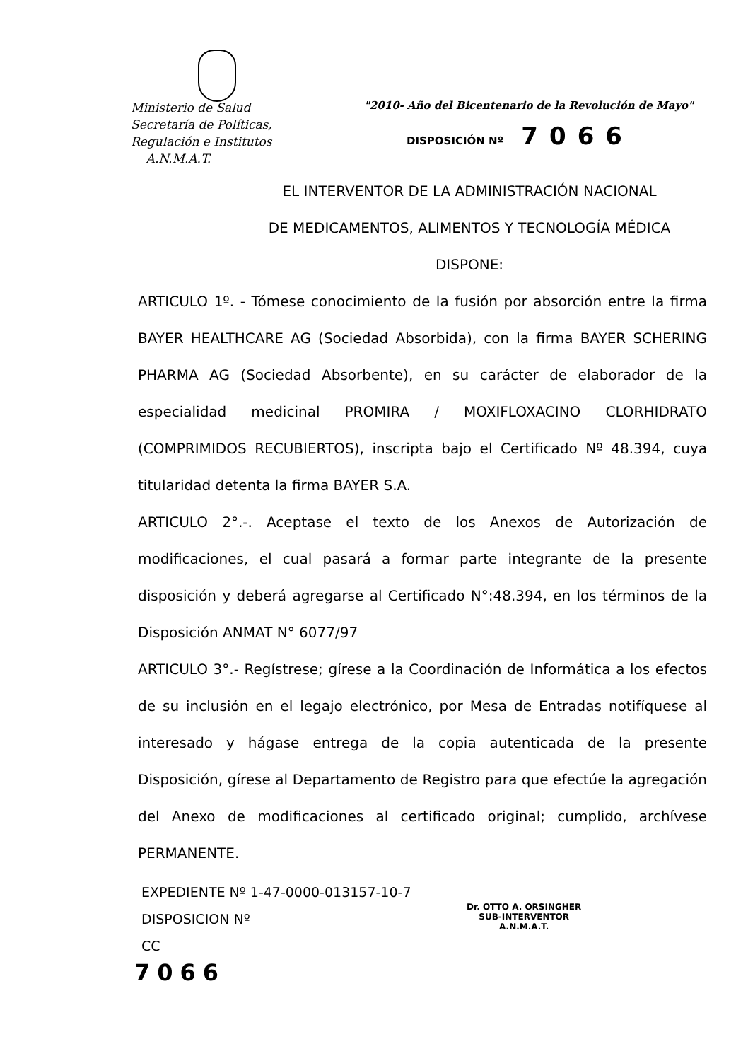Ministerio de Salud
Secretaría de Políticas,
Regulación e Institutos
A.N.M.A.T.
"2010- Año del Bicentenario de la Revolución de Mayo"
DISPOSICIÓN Nº 7066
EL INTERVENTOR DE LA ADMINISTRACIÓN NACIONAL
DE MEDICAMENTOS, ALIMENTOS Y TECNOLOGÍA MÉDICA
DISPONE:
ARTICULO 1º. - Tómese conocimiento de la fusión por absorción entre la firma BAYER HEALTHCARE AG (Sociedad Absorbida), con la firma BAYER SCHERING PHARMA AG (Sociedad Absorbente), en su carácter de elaborador de la especialidad medicinal PROMIRA / MOXIFLOXACINO CLORHIDRATO (COMPRIMIDOS RECUBIERTOS), inscripta bajo el Certificado Nº 48.394, cuya titularidad detenta la firma BAYER S.A.
ARTICULO 2°.-. Aceptase el texto de los Anexos de Autorización de modificaciones, el cual pasará a formar parte integrante de la presente disposición y deberá agregarse al Certificado N°:48.394, en los términos de la Disposición ANMAT N° 6077/97
ARTICULO 3°.- Regístrese; gírese a la Coordinación de Informática a los efectos de su inclusión en el legajo electrónico, por Mesa de Entradas notifíquese al interesado y hágase entrega de la copia autenticada de la presente Disposición, gírese al Departamento de Registro para que efectúe la agregación del Anexo de modificaciones al certificado original; cumplido, archívese PERMANENTE.
EXPEDIENTE Nº 1-47-0000-013157-10-7
DISPOSICION Nº
CC
7066
Dr. OTTO A. ORSINGHER
SUB-INTERVENTOR
A.N.M.A.T.